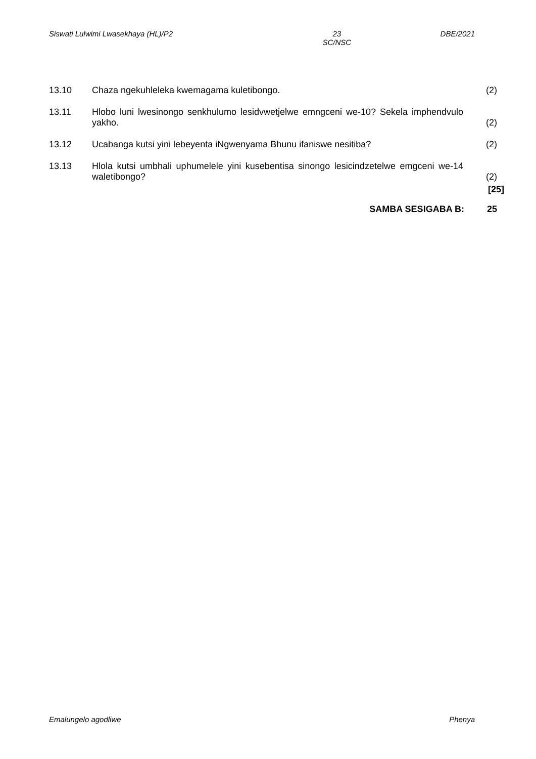Siswati Lulwimi Lwasekhaya (HL)/P2 23
SC/NSC DBE/2021
13.10 Chaza ngekuhleleka kwemagama kuletibongo. (2)
13.11 Hlobo luni lwesinongo senkhulumo lesidvwetjelwe emngceni we-10? Sekela imphendvulo yakho.
(2)
13.12 Ucabanga kutsi yini lebeyenta iNgwenyama Bhunu ifaniswe nesitiba? (2)
13.13 Hlola kutsi umbhali uphumelele yini kusebentisa sinongo lesicindzetelwe emgceni we-14 waletibongo?
(2)
[25]
SAMBA SESIGABA B: 25
Emalungelo agodliwe Phenya